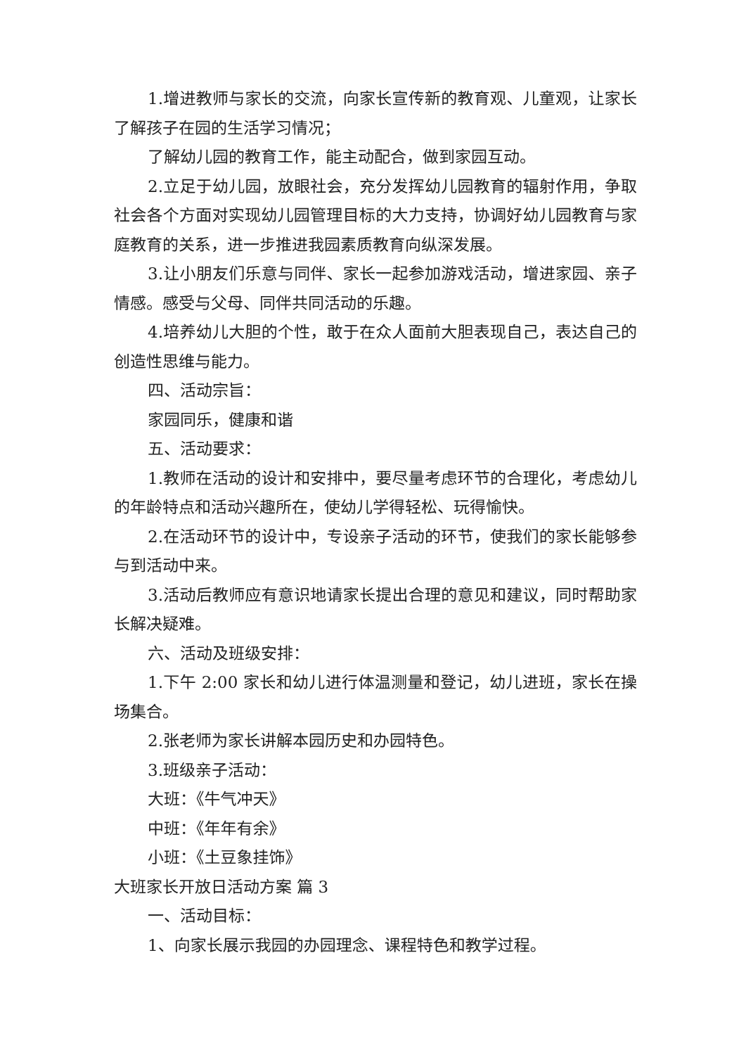1.增进教师与家长的交流，向家长宣传新的教育观、儿童观，让家长了解孩子在园的生活学习情况；
了解幼儿园的教育工作，能主动配合，做到家园互动。
2.立足于幼儿园，放眼社会，充分发挥幼儿园教育的辐射作用，争取社会各个方面对实现幼儿园管理目标的大力支持，协调好幼儿园教育与家庭教育的关系，进一步推进我园素质教育向纵深发展。
3.让小朋友们乐意与同伴、家长一起参加游戏活动，增进家园、亲子情感。感受与父母、同伴共同活动的乐趣。
4.培养幼儿大胆的个性，敢于在众人面前大胆表现自己，表达自己的创造性思维与能力。
四、活动宗旨：
家园同乐，健康和谐
五、活动要求：
1.教师在活动的设计和安排中，要尽量考虑环节的合理化，考虑幼儿的年龄特点和活动兴趣所在，使幼儿学得轻松、玩得愉快。
2.在活动环节的设计中，专设亲子活动的环节，使我们的家长能够参与到活动中来。
3.活动后教师应有意识地请家长提出合理的意见和建议，同时帮助家长解决疑难。
六、活动及班级安排：
1.下午 2:00 家长和幼儿进行体温测量和登记，幼儿进班，家长在操场集合。
2.张老师为家长讲解本园历史和办园特色。
3.班级亲子活动：
大班：《牛气冲天》
中班：《年年有余》
小班：《土豆象挂饰》
大班家长开放日活动方案 篇 3
一、活动目标：
1、向家长展示我园的办园理念、课程特色和教学过程。